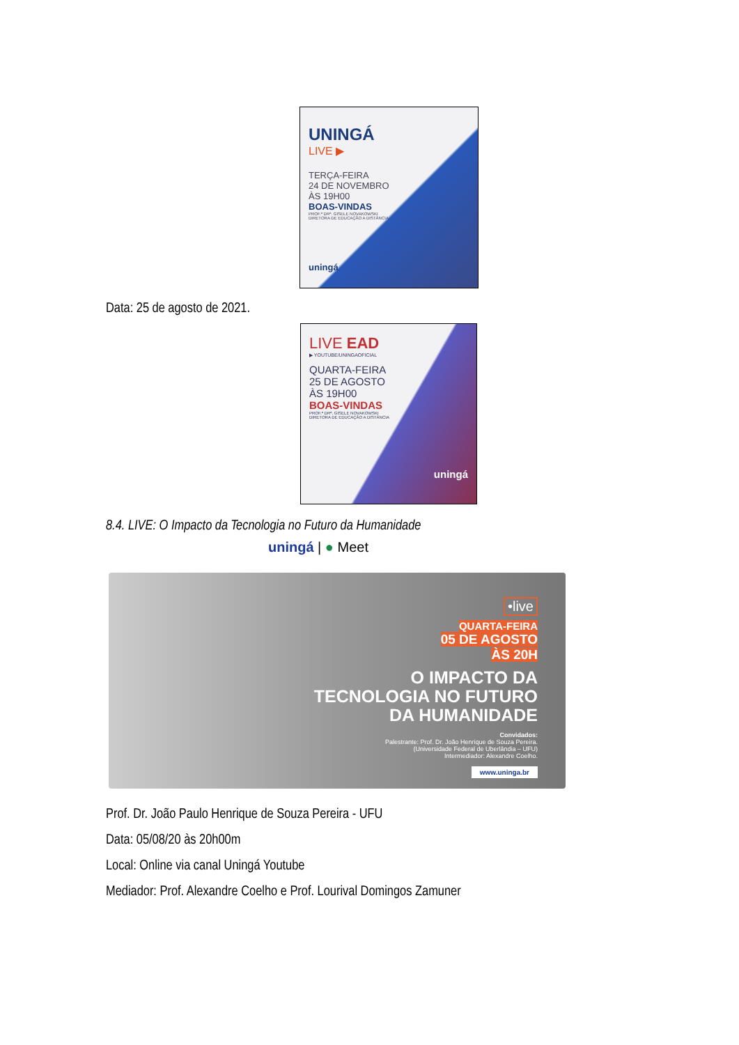UNINGÁ
LIVE ▶
TERÇA-FEIRA
24 DE NOVEMBRO
ÀS 19H00
BOAS-VINDAS
PROF.ª DRª. GISELE NOVAKOWSKI
DIRETORA DE EDUCAÇÃO A DISTÂNCIA
uningá
Data: 25 de agosto de 2021.
LIVE EAD
▶ YOUTUBE/UNINGAOFICIAL
QUARTA-FEIRA
25 DE AGOSTO
ÀS 19H00
BOAS-VINDAS
PROF.ª DRª. GISELE NOVAKOWSKI
DIRETORA DE EDUCAÇÃO A DISTÂNCIA
uningá
8.4. LIVE: O Impacto da Tecnologia no Futuro da Humanidade
uningá | ● Meet
•live
QUARTA-FEIRA
05 DE AGOSTO
ÀS 20H
O IMPACTO DA
TECNOLOGIA NO FUTURO
DA HUMANIDADE
Convidados:
Palestrante: Prof. Dr. João Henrique de Souza Pereira.
(Universidade Federal de Uberlândia – UFU)
Intermediador: Alexandre Coelho.
www.uninga.br
Prof. Dr. João Paulo Henrique de Souza Pereira - UFU
Data: 05/08/20 às 20h00m
Local: Online via canal Uningá Youtube
Mediador: Prof. Alexandre Coelho e Prof. Lourival Domingos Zamuner